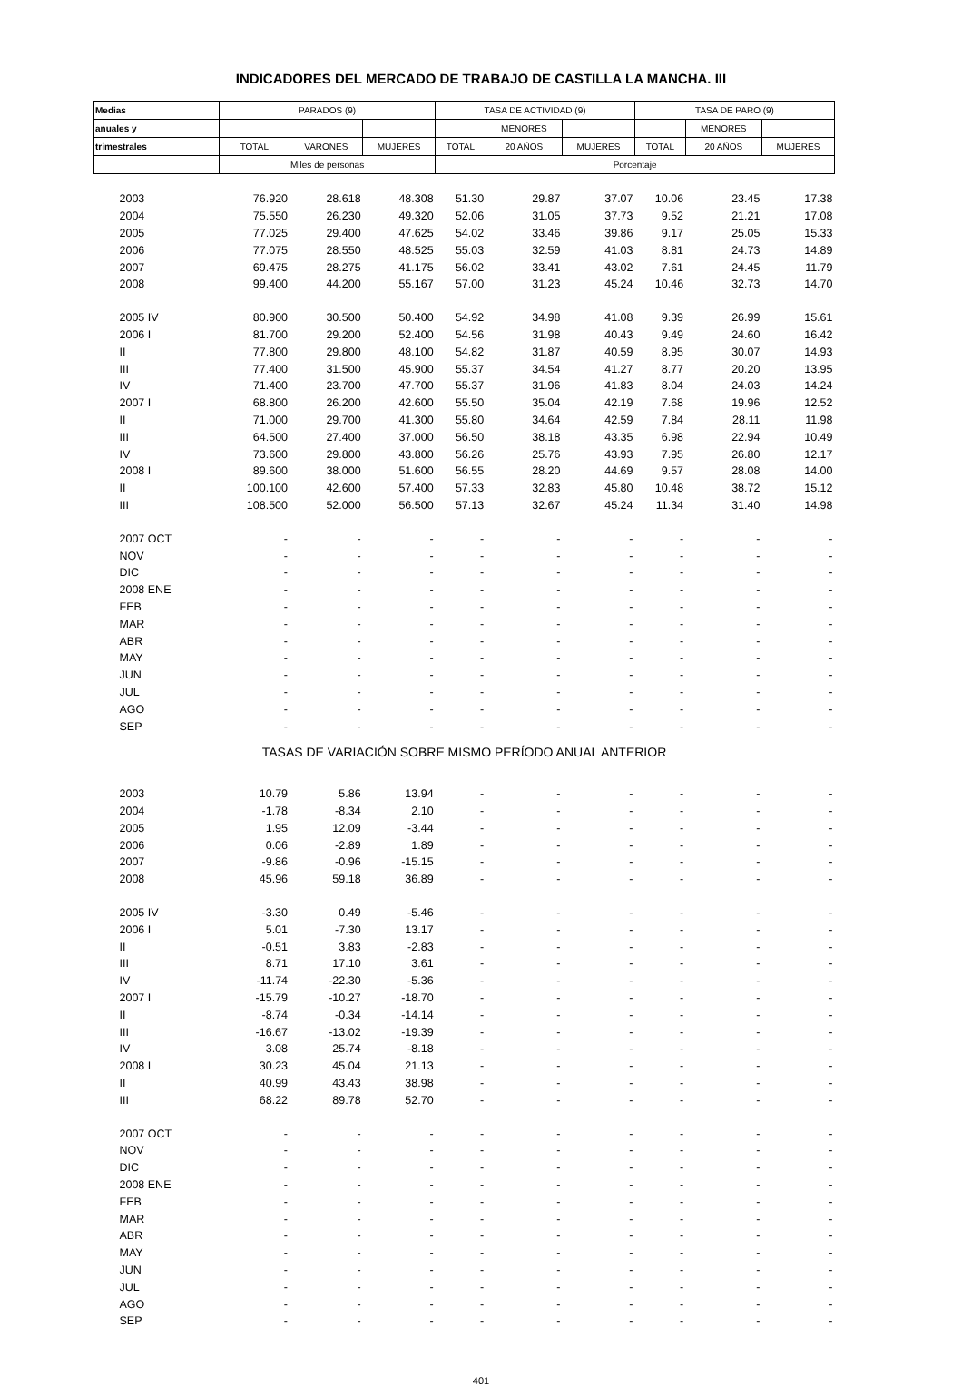INDICADORES DEL MERCADO DE TRABAJO DE CASTILLA LA MANCHA. III
| Medias | PARADOS (9) | | | TASA DE ACTIVIDAD (9) | | | TASA DE PARO (9) | | |
| --- | --- | --- | --- | --- | --- | --- | --- | --- | --- |
| anuales y | | | | | MENORES | | | MENORES | |
| trimestrales | TOTAL | VARONES | MUJERES | TOTAL | 20 AÑOS | MUJERES | TOTAL | 20 AÑOS | MUJERES |
| | Miles de personas | | | Porcentaje | | | | | |
| 2003 | 76.920 | 28.618 | 48.308 | 51.30 | 29.87 | 37.07 | 10.06 | 23.45 | 17.38 |
| 2004 | 75.550 | 26.230 | 49.320 | 52.06 | 31.05 | 37.73 | 9.52 | 21.21 | 17.08 |
| 2005 | 77.025 | 29.400 | 47.625 | 54.02 | 33.46 | 39.86 | 9.17 | 25.05 | 15.33 |
| 2006 | 77.075 | 28.550 | 48.525 | 55.03 | 32.59 | 41.03 | 8.81 | 24.73 | 14.89 |
| 2007 | 69.475 | 28.275 | 41.175 | 56.02 | 33.41 | 43.02 | 7.61 | 24.45 | 11.79 |
| 2008 | 99.400 | 44.200 | 55.167 | 57.00 | 31.23 | 45.24 | 10.46 | 32.73 | 14.70 |
| 2005 IV | 80.900 | 30.500 | 50.400 | 54.92 | 34.98 | 41.08 | 9.39 | 26.99 | 15.61 |
| 2006 I | 81.700 | 29.200 | 52.400 | 54.56 | 31.98 | 40.43 | 9.49 | 24.60 | 16.42 |
| II | 77.800 | 29.800 | 48.100 | 54.82 | 31.87 | 40.59 | 8.95 | 30.07 | 14.93 |
| III | 77.400 | 31.500 | 45.900 | 55.37 | 34.54 | 41.27 | 8.77 | 20.20 | 13.95 |
| IV | 71.400 | 23.700 | 47.700 | 55.37 | 31.96 | 41.83 | 8.04 | 24.03 | 14.24 |
| 2007 I | 68.800 | 26.200 | 42.600 | 55.50 | 35.04 | 42.19 | 7.68 | 19.96 | 12.52 |
| II | 71.000 | 29.700 | 41.300 | 55.80 | 34.64 | 42.59 | 7.84 | 28.11 | 11.98 |
| III | 64.500 | 27.400 | 37.000 | 56.50 | 38.18 | 43.35 | 6.98 | 22.94 | 10.49 |
| IV | 73.600 | 29.800 | 43.800 | 56.26 | 25.76 | 43.93 | 7.95 | 26.80 | 12.17 |
| 2008 I | 89.600 | 38.000 | 51.600 | 56.55 | 28.20 | 44.69 | 9.57 | 28.08 | 14.00 |
| II | 100.100 | 42.600 | 57.400 | 57.33 | 32.83 | 45.80 | 10.48 | 38.72 | 15.12 |
| III | 108.500 | 52.000 | 56.500 | 57.13 | 32.67 | 45.24 | 11.34 | 31.40 | 14.98 |
| 2007 OCT | - | - | - | - | - | - | - | - | - |
| NOV | - | - | - | - | - | - | - | - | - |
| DIC | - | - | - | - | - | - | - | - | - |
| 2008 ENE | - | - | - | - | - | - | - | - | - |
| FEB | - | - | - | - | - | - | - | - | - |
| MAR | - | - | - | - | - | - | - | - | - |
| ABR | - | - | - | - | - | - | - | - | - |
| MAY | - | - | - | - | - | - | - | - | - |
| JUN | - | - | - | - | - | - | - | - | - |
| JUL | - | - | - | - | - | - | - | - | - |
| AGO | - | - | - | - | - | - | - | - | - |
| SEP | - | - | - | - | - | - | - | - | - |
| TASAS DE VARIACIÓN SOBRE MISMO PERÍODO ANUAL ANTERIOR | | | | | | | | | |
| 2003 | 10.79 | 5.86 | 13.94 | - | - | - | - | - | - |
| 2004 | -1.78 | -8.34 | 2.10 | - | - | - | - | - | - |
| 2005 | 1.95 | 12.09 | -3.44 | - | - | - | - | - | - |
| 2006 | 0.06 | -2.89 | 1.89 | - | - | - | - | - | - |
| 2007 | -9.86 | -0.96 | -15.15 | - | - | - | - | - | - |
| 2008 | 45.96 | 59.18 | 36.89 | - | - | - | - | - | - |
| 2005 IV | -3.30 | 0.49 | -5.46 | - | - | - | - | - | - |
| 2006 I | 5.01 | -7.30 | 13.17 | - | - | - | - | - | - |
| II | -0.51 | 3.83 | -2.83 | - | - | - | - | - | - |
| III | 8.71 | 17.10 | 3.61 | - | - | - | - | - | - |
| IV | -11.74 | -22.30 | -5.36 | - | - | - | - | - | - |
| 2007 I | -15.79 | -10.27 | -18.70 | - | - | - | - | - | - |
| II | -8.74 | -0.34 | -14.14 | - | - | - | - | - | - |
| III | -16.67 | -13.02 | -19.39 | - | - | - | - | - | - |
| IV | 3.08 | 25.74 | -8.18 | - | - | - | - | - | - |
| 2008 I | 30.23 | 45.04 | 21.13 | - | - | - | - | - | - |
| II | 40.99 | 43.43 | 38.98 | - | - | - | - | - | - |
| III | 68.22 | 89.78 | 52.70 | - | - | - | - | - | - |
| 2007 OCT | - | - | - | - | - | - | - | - | - |
| NOV | - | - | - | - | - | - | - | - | - |
| DIC | - | - | - | - | - | - | - | - | - |
| 2008 ENE | - | - | - | - | - | - | - | - | - |
| FEB | - | - | - | - | - | - | - | - | - |
| MAR | - | - | - | - | - | - | - | - | - |
| ABR | - | - | - | - | - | - | - | - | - |
| MAY | - | - | - | - | - | - | - | - | - |
| JUN | - | - | - | - | - | - | - | - | - |
| JUL | - | - | - | - | - | - | - | - | - |
| AGO | - | - | - | - | - | - | - | - | - |
| SEP | - | - | - | - | - | - | - | - | - |
401